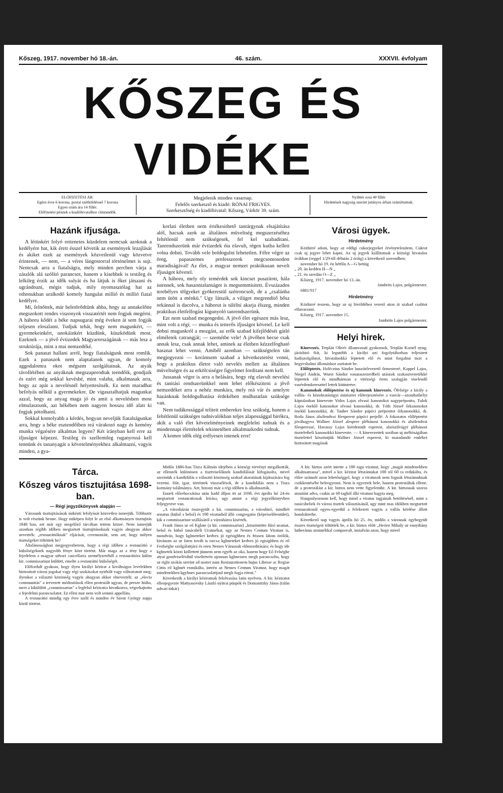Kőszeg, 1917. november hó 18.-án. 46. szám. XXXVII. évfolyam
KŐSZEG ÉS VIDÉKE
ELŐFIZETÉSI ÁR:
Egész évre 6 korona, postai szétküldéssel 7 korona
Egyes szám ára 14 fillér.
Előfizetési pénzek a kiadóhivatalhoz címzendők.
Megjelenik minden vasarnap.
Felelős szerkesztő és kiadó: RÓNAI FRIGYES.
Szerkesztőség és kiadóhivatal: Kőszeg, Várkör 39. szám.
Nyilttér sora 40 fillér
Hirdetések nagyság szerint jutányos árban számíttatnak.
Hazánk ifjusága.
A létünkért folyó rettenetes küzdelem nemcsak azoknak a kedélyére hat, kik érett ésszel követik az események lezajlását és akiket ezek az események közvetlenül vagy közvetve érintenek, — nem, — a véres lángostorral történelmet is sujt. Nemcsak arra a fiatalságra, mely minden percben várja a zászlók alá szólító parancsot, hanem a kisebbek is testileg és lelkileg érzik az idők sulyát és ha látjuk is őket játszani és ugrándozni, mégis tudjuk, mily nyomasztólag hat az othonukban uralkodó komoly hangulat millió és millió fiatal kedélyre.
Mi, felnőttek, már beletörődtünk abba, hogy az annakelőtte megszokott rendes viszonyok visszatértét nem fogjuk megérni. A háboru kődét a béke napsugarai még éveken át sem fogják teljesen eloszlatni. Tudjuk tehát, hogy nem magunkért, — gyermekeinkért, unokáinkért küzdünk, küszködünk most. Ezeknek — a jövő évtizedek Magyarországának — más lesz a struktúrája, mint a mai nemzedéké.
Sok panaszt hallani arról, hogy fiatalságunk most romlik. Ezek a panaszok nem alaptalanok ugyan, de komoly aggodalomra okot mégsem szolgáltatnak. Az atyák távollétében az anyáknak megszaporodtak teendőik, gondjaik és ezért még sokkal kevésbé, mint valaha, alkalmasak arra, hogy az apát a nevelésnél helyettesítsék. Ez nem maradhat befolyás nélkül a gyermekekre. De vigasztalhatjuk magunkat azzal, hogy az anyag maga jó és amit a nevelésben most elmulasztunk, azt békében nem nagyon hosszu idő alatt ki fogjuk pótolhatni.
Sokkal komolyabb a kérdés, hogyan neveljük fiatalságunkat arra, hogy a béke esztendőiben reá várakozó nagy és kemény munka végzésére alkalmas legyen? Két irányban kell erre az ifjuságot képezni. Testileg és szellemileg ruganyossá kell tennünk és tananyagát a követelményekhez alkalmazni, vagyis minden, a gya-
korlati életben nem értékesithető tantárgynak elsajátítása alól, hacsak azok az általános müveltség megszerzéséhez feltétlenül nem szükségesek, fel kel szabaditani. Tanrendszerünk már évtizedek óta elavult, régen kutba kellett volna dobni. Tovább vele boldogulni lehetetlen. Félre végre az öreg, papaszemes professzorok megcsontosodott maradiságával! Az élet, a magyar nemzet praktikusan nevelt ifjuságot követel.
A háboru, mely oly temérdek sok kincset pusztitott, hála istennek, sok haszontalanságot is megsemmisitett. Évszázados terebélyes tölgyeket gyökerestül szétroncsolt, de a „csalánba nem ütött a ménkü." Ugy látszik, a világot megrenditő bősz orkánnal is dacolva, a háborut is túlélni akarja élszeg, minden praktikus életfelfogást kigunyoló tanrendszerünk.
Ezt nem szabad megengedni. A jövő élet egészen más lesz, mint volt a régi; — munka és tetterős ifjuságot követel. Le kell dobni magunkról a mozgást, az erők szabad kifejlődését gátló elméletek catrangját; — szemétbe vele! A jövőben becse csak annak lesz, csak annak lehet, aminek az életben kézzelfogható hasznat lehet venni. Amiből azonban — szükségtelen tán megjegyezni — korántsem szabad a következtetést vonni, hogy a praktikus életre való nevelés mellett az általános müveltségre és az erkölcsiségre figyelmet forditani nem kell.
Jussanak végre is arra a belására, hogy rég elavult nevelési és tanitási rendszerünkkel nem lehet előkésziteni a jövő nemzedéket arra a nehéz munkára, mely reá vár és amelyre hazánknak boldogulhatása érdekében mulhatatlan szüksége van.
Nem tudákossággal telitett emberekre lesz szükség, hanem a feltétlenül szükséges tudnivalókban teljes alapossággal birókra, akik a való élet követelményeinek megfelelni tudnak és a mindennapi élettételek tekintetében alkalmazkodni tudnak.
A komor idők elég erélyesen intenek erre!
Városi ügyek.
Hirdetmény
Közhirré adom, hogy az eddigi cukorjegyeket érvénytelenitem. Cukrot csak uj jegyre lehet kapni. Az uj jegyek kiállitatnak a községi hivatalos órákban (reggel 1/29-től délután 2 óráig) a következő sorrendben:
november hó 19. én hétfőn A—G betüig
„ 20. án kedden H—N „
„ 21. én szerdán O—Z „
Kőszeg, 1917. november hó 13.-án.
Jambrits Lajos, polgármester.
6881/917
Hirdetmény
Közhirré teszem, hogy az uj lövöldéhez vezető uton át szabad csalitot elfuvarozni.
Kőszeg, 1917. november 15.
Jambrits Lajos polgármester.
Helyi hirek.
Kinevezés. Terplán Olivér államvasuti gyakornok, Terplán Kornél nyug. járásbiró fiát, ki legutóbb a királyi uzi fogolytáborban teljesitett hadiszolgálatot, hivatalnokká léptetett elő és mint forgalmi tiszt a hegyeshalmi állomáshoz osztatott be.
Előléptetés. Holéczius Sándor huszárőrvezető őrmesterré, Kappel Lajos, Niegel András, Wurst Sándor vasutaszezredbeli utászok szakaszvezetőkké léptettek elő és mindhárman a vitézségi érem szalagján viselendő vasérdemkereszttel lettek kitüntetve.
Kanonokok előléptetése és uj kanonok kinevezés. Őfelsége a király a vallás- és közoktatásügyi miniszter előterjesztésére a vasvár—szombathelyi káptalanban kinevezte Vidos Lajos olvasó kanonokot nagyprépostta, Tulok Lajos éneklő kanonokot olvasó kanonokká, dr. Tóth József őrkanonokot éneklő kanonokká, dr. Tauber Sándor pápóci préposttot őrkanonokká, dr. Boda János alsólendvai főesperest pápóci perjellé. A fokozatos előléptetést jóváhagyva Wallner József alespere plébánost kanonokká és alsólendvai főesperessé, Havassy Lajos kiérdemült esperest, alsószilvágyi plébánost tiszteletbeli kanonokká kinevezte. — A kinevezettek sorában uj méltóságában tisztelettel köszöntjük Wallner József esperest, ki maradandó emléket biztositott magának
Tárca.
Kőszeg város tisztujitása 1698-ban.
— Régi jegyzőkönyvek alapján —
Városunk tisztujitásának mikénti lefolyását közvetlen ismerjük. Többször is volt részünk benne. Hogy miképen folyt le az első alkotmányos tisztujitás 1848 ban, azt már egy megelőző tárcában tettem közzé. Nem ismerjük azonban régibb időben megtartott tisztujitásoknak vagyis ahogyan akkor nevezték: „restaurátióknak" eljárását, ceremoniáit, sem azt, hogy milyen tisztségeket töltöttek be?
Általánosságban megjegyezhetem, hogy a régi időben a restaurátió a külsőségeknek nagyobb fénye közt történt. Már maga az a tény hogy a fejedelem a magyar udvari cancellaria személyzetéből a restaurátióra külön kir. commissariust küldött, emelte a restaurátió külsőségét.
Előfordult gyakran, hogy ilyen királyi kézirat a kiváltságos levelekben biztositott városi jogokat vagy régi szokásokat nyirbált vagy változtatott meg; ilyenkor a választó közönség vagyis ahogyan akkor elnevezték: az „electa communitás" a tervezett módositások ellen protestált ugyan, de persze hiába, mert a kiküldött „commissarius" a legfelső kéziratra hivatkozva, végrehajtotta a fejedelmi parancsolatot. Ez ellen mar nem volt semmi appelláta.
A restaurátió mindig egy évre szólt és minden év Szent György napja körül történt.
Midőn 1886-ban Tisza Kálmán idejében a községi törvényt megalkották, az ellenzék különösen a tisztviselőknek kandidálását kifogásolta, mivel szerintük a kandidálás a választó közönség szabad akaratának kijátszására fog vezetni. Hát, igaz, történtek visszaélések, de a kandidálás nem a Tisza kormány találmánya. Azt, bizony már a régi időben is alkalmazták.
Ennek előrebocsátása után hadd álljon itt az 1698. évi április hó 24-én megtartott restaurationak leirása, ugy amint a régi jegyzőkönyvben feljegyezve van.
„A városházán összegyült a kir. commissarius, a városbiró, mindkét senatus (külső s belső) és 100 viratusból álló congregatio (képviselőtestület), kik a commissariust szállásáról a városházra kisérték.
Frank János ur eő Kglme (a kir. commissarius) „köszöntötte Biró uramat, belső és külső tanácsbéli Uraimékat, ugy az Nemes Centum Viratust is, mondván, hogy kglmeteket kedves jó egésighben és frissen látom örölök, kivánom az ur Isten továb is tarcsa kglmeteket kedves jó egisighben és eő Feölséghe szolgálattjárá és ezen Nemes Várusnak előmozditására; és hogy ide kglmetek közzi köllettett jünnem nem egyéb az oka, hanem hogy Eő Felséghe atyai gondviselésibül viseltetvén ujonnan kglmessen megh parancsolta, hogy az righi szokás szerint ad noster nam Rostaurationem hujus Liberae ac Regiae Cittis eő kglmét exmikálta, intvén az Nemes Centum Viratust, hogy magát mindenekben kgylmes parancsolattjaul megh fogja eiteni."
Következik a királyi kéziratnak felolvasása latin nyelven. A kir. kéziratot ellenjegyezte Mattyasovsky László nyitrai püspök és Domanitzky János (talán udvari titkár)
A kir. biztos azért intette a 100 tagu viratust, hogy „magát mindenekben alkalmaztassa", mivel a kir. kézirat létszámukat 100 ról 60 ra redukálta, és előre számolt azon lehetőséggel, hogy a viratusok nem fognak létszámuknak csökkentésébe beleegyezni. Nem is egyeztek bele, hanem protestáltak ellene, de a protestálást a kir. biztos nem vette figyelembe. A kir. biztosnak szoros utasitást adva, csakis az 60 tagból álló viratust hagyta meg.
Hangsulyoznom kell, hogy mind a viratus tagjainak betöltésénél, mint a tanácsbeliek és városi tisztek választásánál, ugy mint mas idókben megtartott restaurationál egyes-egyedül a felekezeti vagyis a vallás kérdése állott homlokterbe.
Következő nap vagyis április hó 25. én, midőn a városnak egybegyült összes tisztségeit töltötték be, a kir. biztos előtt „Heriez Mihaly ur ennyihány lutheránus uraimékkal comparealt, instalván azon, hogy mivel